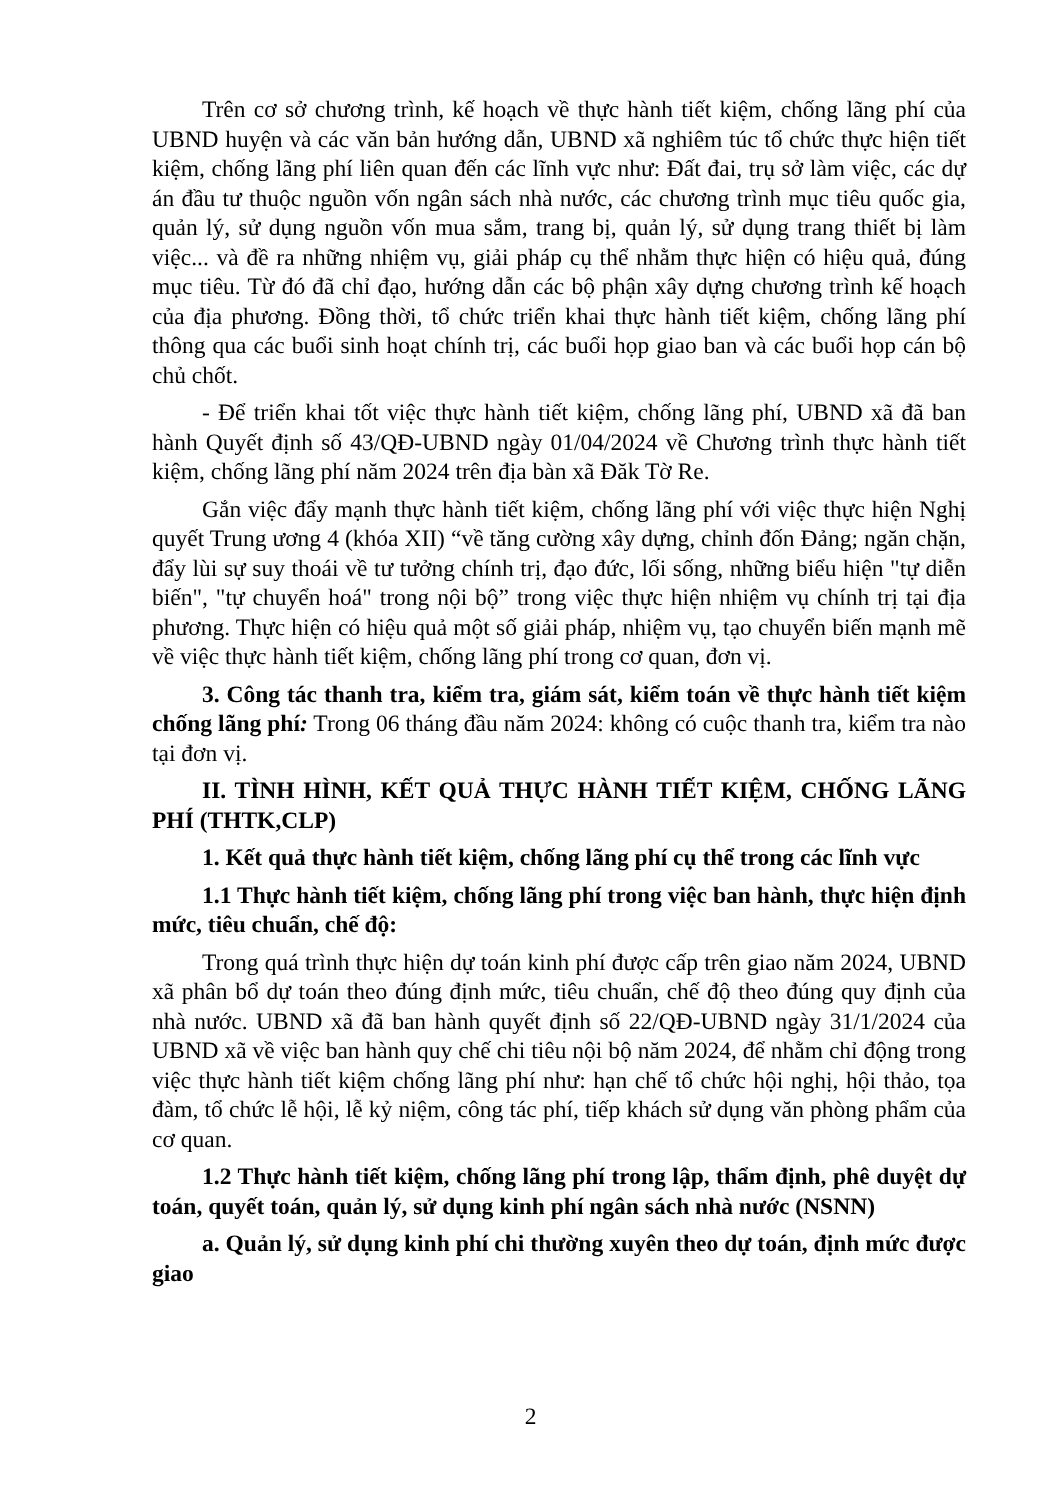Trên cơ sở chương trình, kế hoạch về thực hành tiết kiệm, chống lãng phí của UBND huyện và các văn bản hướng dẫn, UBND xã nghiêm túc tổ chức thực hiện tiết kiệm, chống lãng phí liên quan đến các lĩnh vực như: Đất đai, trụ sở làm việc, các dự án đầu tư thuộc nguồn vốn ngân sách nhà nước, các chương trình mục tiêu quốc gia, quản lý, sử dụng nguồn vốn mua sắm, trang bị, quản lý, sử dụng trang thiết bị làm việc... và đề ra những nhiệm vụ, giải pháp cụ thể nhằm thực hiện có hiệu quả, đúng mục tiêu. Từ đó đã chỉ đạo, hướng dẫn các bộ phận xây dựng chương trình kế hoạch của địa phương. Đồng thời, tổ chức triển khai thực hành tiết kiệm, chống lãng phí thông qua các buổi sinh hoạt chính trị, các buổi họp giao ban và các buổi họp cán bộ chủ chốt.
- Để triển khai tốt việc thực hành tiết kiệm, chống lãng phí, UBND xã đã ban hành Quyết định số 43/QĐ-UBND ngày 01/04/2024 về Chương trình thực hành tiết kiệm, chống lãng phí năm 2024 trên địa bàn xã Đăk Tờ Re.
Gắn việc đẩy mạnh thực hành tiết kiệm, chống lãng phí với việc thực hiện Nghị quyết Trung ương 4 (khóa XII) “về tăng cường xây dựng, chỉnh đốn Đảng; ngăn chặn, đẩy lùi sự suy thoái về tư tưởng chính trị, đạo đức, lối sống, những biểu hiện "tự diễn biến", "tự chuyển hoá" trong nội bộ” trong việc thực hiện nhiệm vụ chính trị tại địa phương. Thực hiện có hiệu quả một số giải pháp, nhiệm vụ, tạo chuyển biến mạnh mẽ về việc thực hành tiết kiệm, chống lãng phí trong cơ quan, đơn vị.
3. Công tác thanh tra, kiểm tra, giám sát, kiểm toán về thực hành tiết kiệm chống lãng phí: Trong 06 tháng đầu năm 2024: không có cuộc thanh tra, kiểm tra nào tại đơn vị.
II. TÌNH HÌNH, KẾT QUẢ THỰC HÀNH TIẾT KIỆM, CHỐNG LÃNG PHÍ (THTK,CLP)
1. Kết quả thực hành tiết kiệm, chống lãng phí cụ thể trong các lĩnh vực
1.1 Thực hành tiết kiệm, chống lãng phí trong việc ban hành, thực hiện định mức, tiêu chuẩn, chế độ:
Trong quá trình thực hiện dự toán kinh phí được cấp trên giao năm 2024, UBND xã phân bổ dự toán theo đúng định mức, tiêu chuẩn, chế độ theo đúng quy định của nhà nước. UBND xã đã ban hành quyết định số 22/QĐ-UBND ngày 31/1/2024 của UBND xã về việc ban hành quy chế chi tiêu nội bộ năm 2024, để nhằm chỉ động trong việc thực hành tiết kiệm chống lãng phí như: hạn chế tổ chức hội nghị, hội thảo, tọa đàm, tổ chức lễ hội, lễ kỷ niệm, công tác phí, tiếp khách sử dụng văn phòng phẩm của cơ quan.
1.2 Thực hành tiết kiệm, chống lãng phí trong lập, thẩm định, phê duyệt dự toán, quyết toán, quản lý, sử dụng kinh phí ngân sách nhà nước (NSNN)
a. Quản lý, sử dụng kinh phí chi thường xuyên theo dự toán, định mức được giao
2